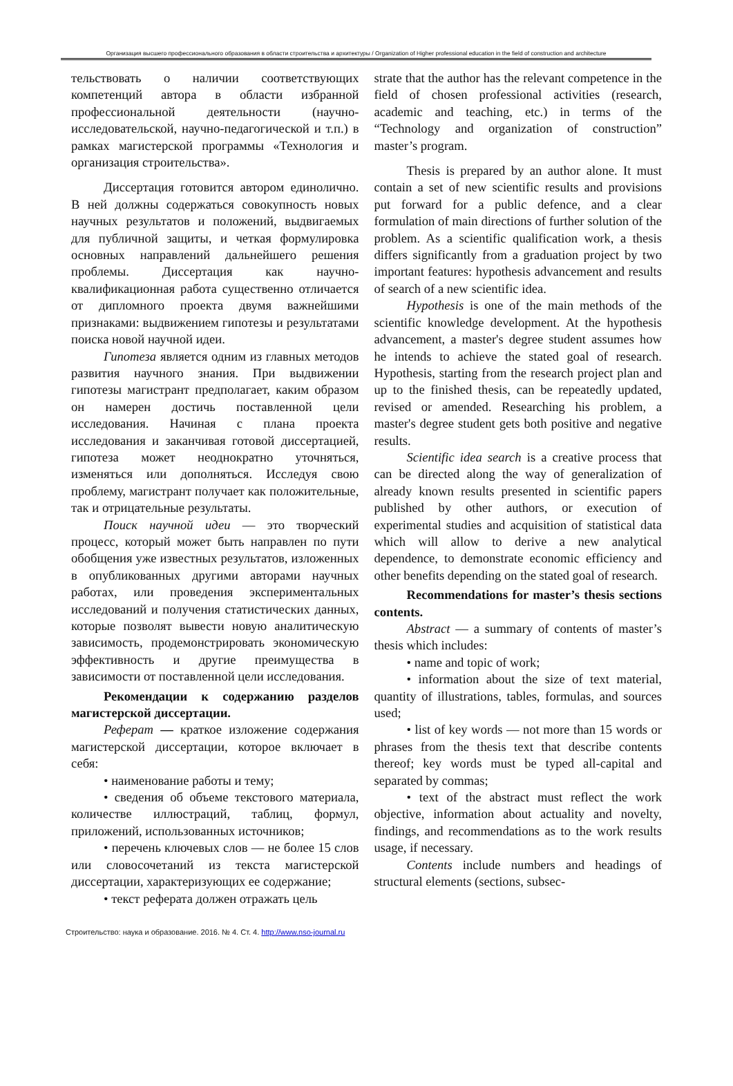Организация высшего профессионального образования в области строительства и архитектуры / Organization of Higher professional education in the field of construction and architecture
тельствовать о наличии соответствующих компетенций автора в области избранной профессиональной деятельности (научно-исследовательской, научно-педагогической и т.п.) в рамках магистерской программы «Технология и организация строительства».
Диссертация готовится автором единолично. В ней должны содержаться совокупность новых научных результатов и положений, выдвигаемых для публичной защиты, и четкая формулировка основных направлений дальнейшего решения проблемы. Диссертация как научно-квалификационная работа существенно отличается от дипломного проекта двумя важнейшими признаками: выдвижением гипотезы и результатами поиска новой научной идеи.
Гипотеза является одним из главных методов развития научного знания. При выдвижении гипотезы магистрант предполагает, каким образом он намерен достичь поставленной цели исследования. Начиная с плана проекта исследования и заканчивая готовой диссертацией, гипотеза может неоднократно уточняться, изменяться или дополняться. Исследуя свою проблему, магистрант получает как положительные, так и отрицательные результаты.
Поиск научной идеи — это творческий процесс, который может быть направлен по пути обобщения уже известных результатов, изложенных в опубликованных другими авторами научных работах, или проведения экспериментальных исследований и получения статистических данных, которые позволят вывести новую аналитическую зависимость, продемонстрировать экономическую эффективность и другие преимущества в зависимости от поставленной цели исследования.
Рекомендации к содержанию разделов магистерской диссертации.
Реферат — краткое изложение содержания магистерской диссертации, которое включает в себя:
• наименование работы и тему;
• сведения об объеме текстового материала, количестве иллюстраций, таблиц, формул, приложений, использованных источников;
• перечень ключевых слов — не более 15 слов или словосочетаний из текста магистерской диссертации, характеризующих ее содержание;
• текст реферата должен отражать цель
strate that the author has the relevant competence in the field of chosen professional activities (research, academic and teaching, etc.) in terms of the “Technology and organization of construction” master’s program.
Thesis is prepared by an author alone. It must contain a set of new scientific results and provisions put forward for a public defence, and a clear formulation of main directions of further solution of the problem. As a scientific qualification work, a thesis differs significantly from a graduation project by two important features: hypothesis advancement and results of search of a new scientific idea.
Hypothesis is one of the main methods of the scientific knowledge development. At the hypothesis advancement, a master's degree student assumes how he intends to achieve the stated goal of research. Hypothesis, starting from the research project plan and up to the finished thesis, can be repeatedly updated, revised or amended. Researching his problem, a master's degree student gets both positive and negative results.
Scientific idea search is a creative process that can be directed along the way of generalization of already known results presented in scientific papers published by other authors, or execution of experimental studies and acquisition of statistical data which will allow to derive a new analytical dependence, to demonstrate economic efficiency and other benefits depending on the stated goal of research.
Recommendations for master’s thesis sections contents.
Abstract — a summary of contents of master’s thesis which includes:
• name and topic of work;
• information about the size of text material, quantity of illustrations, tables, formulas, and sources used;
• list of key words — not more than 15 words or phrases from the thesis text that describe contents thereof; key words must be typed all-capital and separated by commas;
• text of the abstract must reflect the work objective, information about actuality and novelty, findings, and recommendations as to the work results usage, if necessary.
Contents include numbers and headings of structural elements (sections, subsec-
Строительство: наука и образование. 2016. № 4. Ст. 4. http://www.nso-journal.ru